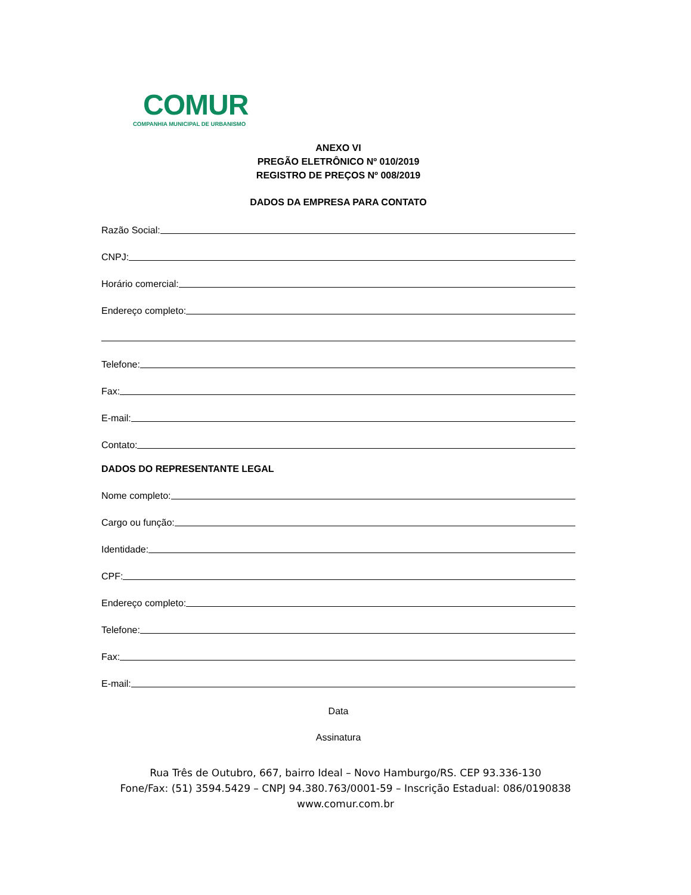COMUR
COMPANHIA MUNICIPAL DE URBANISMO
ANEXO VI
PREGÃO ELETRÔNICO Nº 010/2019
REGISTRO DE PREÇOS Nº 008/2019
DADOS DA EMPRESA PARA CONTATO
Razão Social:
CNPJ:
Horário comercial:
Endereço completo:
Telefone:
Fax:
E-mail:
Contato:
DADOS DO REPRESENTANTE LEGAL
Nome completo:
Cargo ou função:
Identidade:
CPF:
Endereço completo:
Telefone:
Fax:
E-mail:
Data
Assinatura
Rua Três de Outubro, 667, bairro Ideal – Novo Hamburgo/RS. CEP 93.336-130
Fone/Fax: (51) 3594.5429 – CNPJ 94.380.763/0001-59 – Inscrição Estadual: 086/0190838
www.comur.com.br